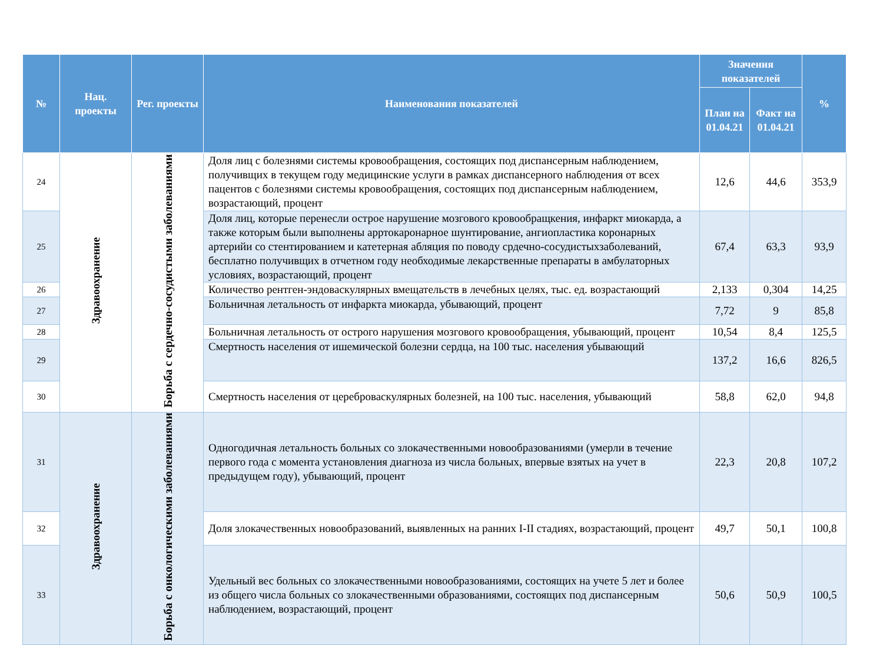| № | Нац. проекты | Рег. проекты | Наименования показателей | Значения показателей | | % |
| --- | --- | --- | --- | --- | --- | --- |
| | | | | План на 01.04.21 | Факт на 01.04.21 | |
| 24 | Здравоохранение | Борьба с сердечно-сосудистыми заболеваниями | Доля лиц с болезнями системы кровообращения, состоящих под диспансерным наблюдением, получивщих в текущем году медицинские услуги в рамках диспансерного наблюдения от всех пацентов с болезнями системы кровообращения, состоящих под диспансерным наблюдением, возрастающий, процент | 12,6 | 44,6 | 353,9 |
| 25 | | | Доля лиц, которые перенесли острое нарушение мозгового кровообращкения, инфаркт миокарда, а также которым были выполнены арртокаронарное шунтирование, ангиопластика коронарных артерийи со стентированием и катетерная абляция по поводу срдечно-сосудистыхзаболеваний, бесплатно получивщих в отчетном году необходимые лекарственные препараты в амбулаторных условиях, возрастающий, процент | 67,4 | 63,3 | 93,9 |
| 26 | | | Количество рентген-эндоваскулярных вмещательств в лечебных целях, тыс. ед. возрастающий | 2,133 | 0,304 | 14,25 |
| 27 | | | Больничная летальность от инфаркта миокарда, убывающий, процент | 7,72 | 9 | 85,8 |
| 28 | | | Больничная летальность от острого нарушения мозгового кровообращения, убывающий, процент | 10,54 | 8,4 | 125,5 |
| 29 | | | Смертность населения от ишемической болезни сердца, на 100 тыс. населения убывающий | 137,2 | 16,6 | 826,5 |
| 30 | | | Смертность населения от цереброваскулярных болезней, на 100 тыс. населения, убывающий | 58,8 | 62,0 | 94,8 |
| 31 | Здравоохранение | Борьба с онкологическими заболеваниями | Одногодичная летальность больных со злокачественными новообразованиями (умерли в течение первого года с момента установления диагноза из числа больных, впервые взятых на учет в предыдущем году), убывающий, процент | 22,3 | 20,8 | 107,2 |
| 32 | | | Доля злокачественных новообразований, выявленных на ранних I-II стадиях, возрастающий, процент | 49,7 | 50,1 | 100,8 |
| 33 | | | Удельный вес больных со злокачественными новообразованиями, состоящих на учете 5 лет и более из общего числа больных со злокачественными образованиями, состоящих под диспансерным наблюдением, возрастающий, процент | 50,6 | 50,9 | 100,5 |